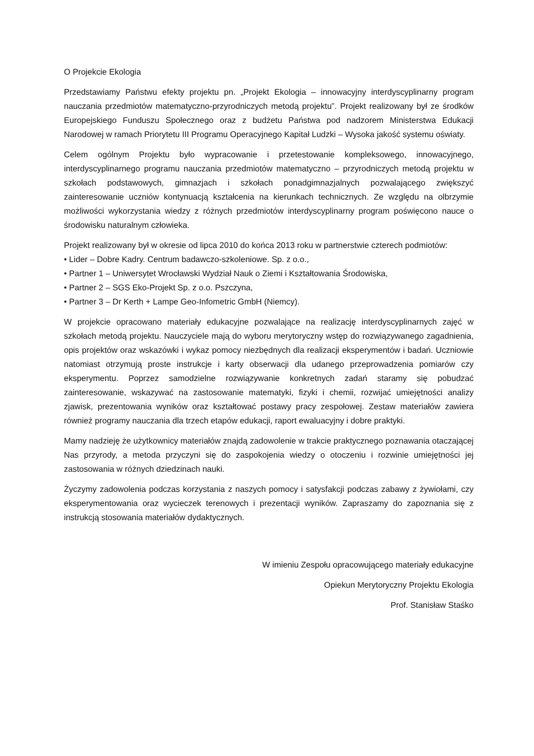O Projekcie Ekologia
Przedstawiamy Państwu efekty projektu pn. „Projekt Ekologia – innowacyjny interdyscyplinarny program nauczania przedmiotów matematyczno-przyrodniczych metodą projektu”. Projekt realizowany był ze środków Europejskiego Funduszu Społecznego oraz z budżetu Państwa pod nadzorem Ministerstwa Edukacji Narodowej w ramach Priorytetu III Programu Operacyjnego Kapitał Ludzki – Wysoka jakość systemu oświaty.
Celem ogólnym Projektu było wypracowanie i przetestowanie kompleksowego, innowacyjnego, interdyscyplinarnego programu nauczania przedmiotów matematyczno – przyrodniczych metodą projektu w szkołach podstawowych, gimnazjach i szkołach ponadgimnazjalnych pozwalającego zwiększyć zainteresowanie uczniów kontynuacją kształcenia na kierunkach technicznych. Ze względu na olbrzymie możliwości wykorzystania wiedzy z różnych przedmiotów interdyscyplinarny program poświęcono nauce o środowisku naturalnym człowieka.
Projekt realizowany był w okresie od lipca 2010 do końca 2013 roku w partnerstwie czterech podmiotów:
• Lider – Dobre Kadry. Centrum badawczo-szkoleniowe. Sp. z o.o.,
• Partner 1 – Uniwersytet Wrocławski Wydział Nauk o Ziemi i Kształtowania Środowiska,
• Partner 2 – SGS Eko-Projekt Sp. z o.o. Pszczyna,
• Partner 3 – Dr Kerth + Lampe Geo-Infometric GmbH (Niemcy).
W projekcie opracowano materiały edukacyjne pozwalające na realizację interdyscyplinarnych zajęć w szkołach metodą projektu. Nauczyciele mają do wyboru merytoryczny wstęp do rozwiązywanego zagadnienia, opis projektów oraz wskazówki i wykaz pomocy niezbędnych dla realizacji eksperymentów i badań. Uczniowie natomiast otrzymują proste instrukcje i karty obserwacji dla udanego przeprowadzenia pomiarów czy eksperymentu. Poprzez samodzielne rozwiązywanie konkretnych zadań staramy się pobudzać zainteresowanie, wskazywać na zastosowanie matematyki, fizyki i chemii, rozwijać umiejętności analizy zjawisk, prezentowania wyników oraz kształtować postawy pracy zespołowej. Zestaw materiałów zawiera również programy nauczania dla trzech etapów edukacji, raport ewaluacyjny i dobre praktyki.
Mamy nadzieję że użytkownicy materiałów znajdą zadowolenie w trakcie praktycznego poznawania otaczającej Nas przyrody, a metoda przyczyni się do zaspokojenia wiedzy o otoczeniu i rozwinie umiejętności jej zastosowania w różnych dziedzinach nauki.
Życzymy zadowolenia podczas korzystania z naszych pomocy i satysfakcji podczas zabawy z żywiołami, czy eksperymentowania oraz wycieczek terenowych i prezentacji wyników. Zapraszamy do zapoznania się z instrukcją stosowania materiałów dydaktycznych.
W imieniu Zespołu opracowującego materiały edukacyjne
Opiekun Merytoryczny Projektu Ekologia
Prof. Stanisław Staśko